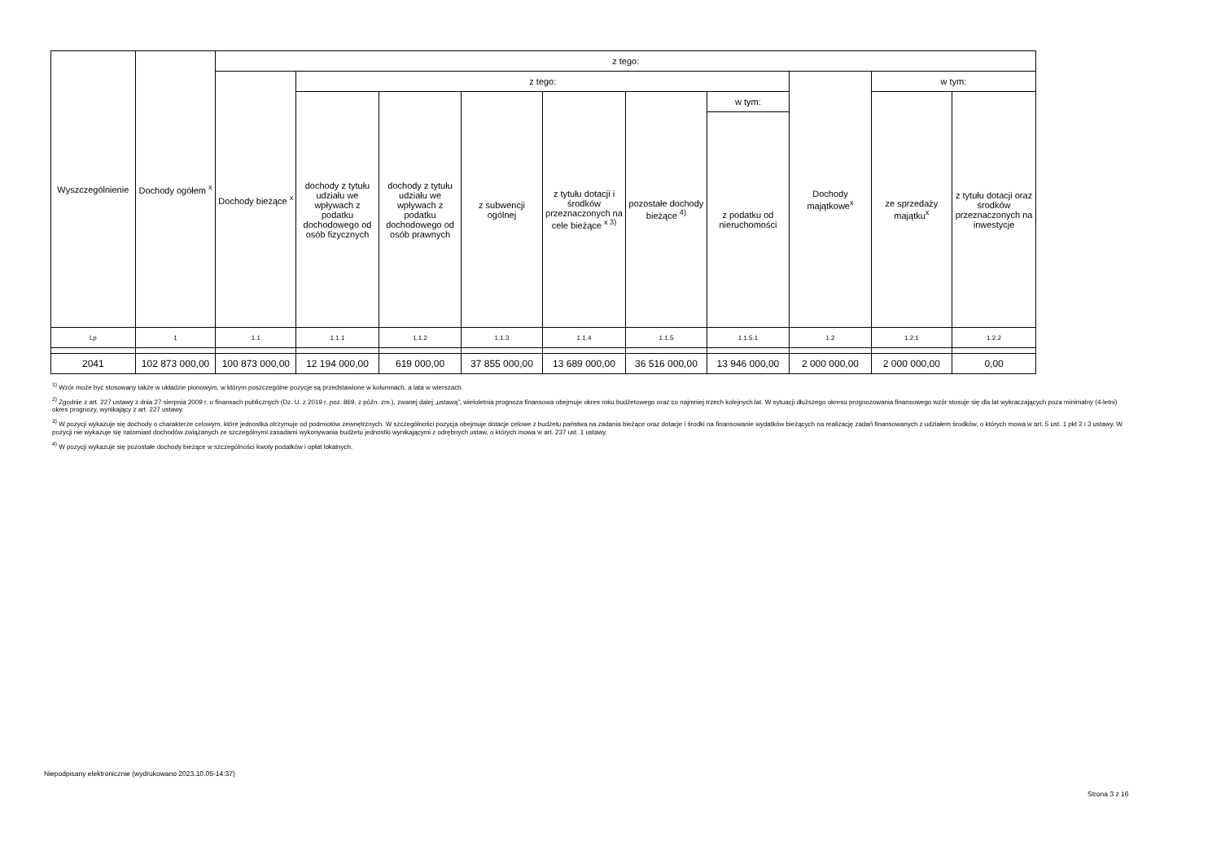| Wyszczególnienie | Dochody ogółem <sup>x</sup> | z tego: | | | | | | | | | |
| --- | --- | --- | --- | --- | --- | --- | --- | --- | --- | --- | --- |
| | | Dochody bieżące <sup>x</sup> | z tego: | | | | | | Dochody majątkowe<sup>x</sup> | w tym: | |
| | | | dochody z tytułu udziału we wpływach z podatku dochodowego od osób fizycznych | dochody z tytułu udziału we wpływach z podatku dochodowego od osób prawnych | z subwencji ogólnej | z tytułu dotacji i środków przeznaczonych na cele bieżące <sup>x 3)</sup> | pozostałe dochody bieżące <sup>4)</sup> | w tym: | | ze sprzedaży majątku<sup>x</sup> | z tytułu dotacji oraz środków przeznaczonych na inwestycje |
| | | | | | | | | z podatku od nieruchomości | | | |
| Lp | 1 | 1.1 | 1.1.1 | 1.1.2 | 1.1.3 | 1.1.4 | 1.1.5 | 1.1.5.1 | 1.2 | 1.2.1 | 1.2.2 |
| 2041 | 102 873 000,00 | 100 873 000,00 | 12 194 000,00 | 619 000,00 | 37 855 000,00 | 13 689 000,00 | 36 516 000,00 | 13 946 000,00 | 2 000 000,00 | 2 000 000,00 | 0,00 |
<sup>1)</sup> Wzór może być stosowany także w układzie pionowym, w którym poszczególne pozycje są przedstawione w kolumnach, a lata w wierszach.
<sup>2)</sup> Zgodnie z art. 227 ustawy z dnia 27 sierpnia 2009 r. o finansach publicznych (Dz. U. z 2019 r. poz. 869, z późn. zm.), zwanej dalej „ustawą”, wieloletnia prognoza finansowa obejmuje okres roku budżetowego oraz co najmniej trzech kolejnych lat. W sytuacji dłuższego okresu prognozowania finansowego wzór stosuje się dla lat wykraczających poza minimalny (4-letni) okres prognozy, wynikający z art. 227 ustawy.
<sup>3)</sup> W pozycji wykazuje się dochody o charakterze celowym, które jednostka otrzymuje od podmiotów zewnętrznych. W szczególności pozycja obejmuje dotacje celowe z budżetu państwa na zadania bieżące oraz dotacje i środki na finansowanie wydatków bieżących na realizację zadań finansowanych z udziałem środków, o których mowa w art. 5 ust. 1 pkt 2 i 3 ustawy. W pozycji nie wykazuje się natomiast dochodów związanych ze szczególnymi zasadami wykonywania budżetu jednostki wynikającymi z odrębnych ustaw, o których mowa w art. 237 ust. 1 ustawy.
<sup>4)</sup> W pozycji wykazuje się pozostałe dochody bieżące w szczególności kwoty podatków i opłat lokalnych.
Niepodpisany elektronicznie (wydrukowano 2023.10.05-14:37)
Strona 3 z 16